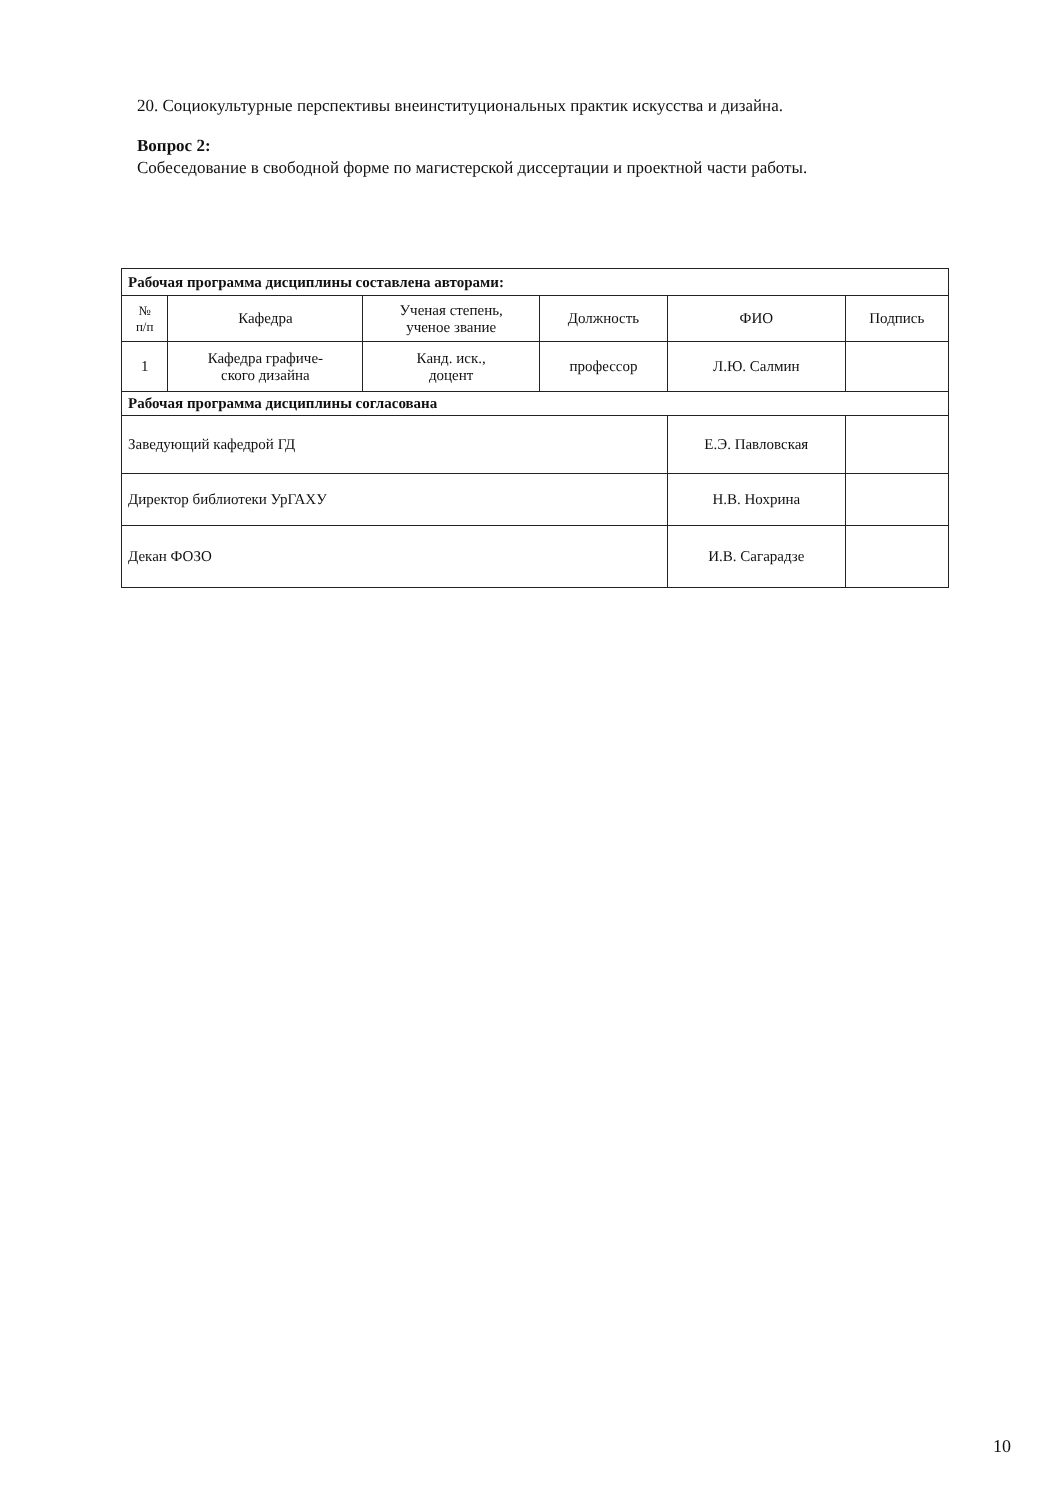20. Социокультурные перспективы внеинституциональных практик искусства и дизайна.
Вопрос 2:
Собеседование в свободной форме по магистерской диссертации и проектной части работы.
| Рабочая программа дисциплины составлена авторами: | | | | | |
| № п/п | Кафедра | Ученая степень, ученое звание | Должность | ФИО | Подпись |
| 1 | Кафедра графиче- ского дизайна | Канд. иск., доцент | профессор | Л.Ю. Салмин | |
| Рабочая программа дисциплины согласована | | | | | |
| Заведующий кафедрой ГД | | | | Е.Э. Павловская | |
| Директор библиотеки УрГАХУ | | | | Н.В. Нохрина | |
| Декан ФОЗО | | | | И.В. Сагарадзе | |
10